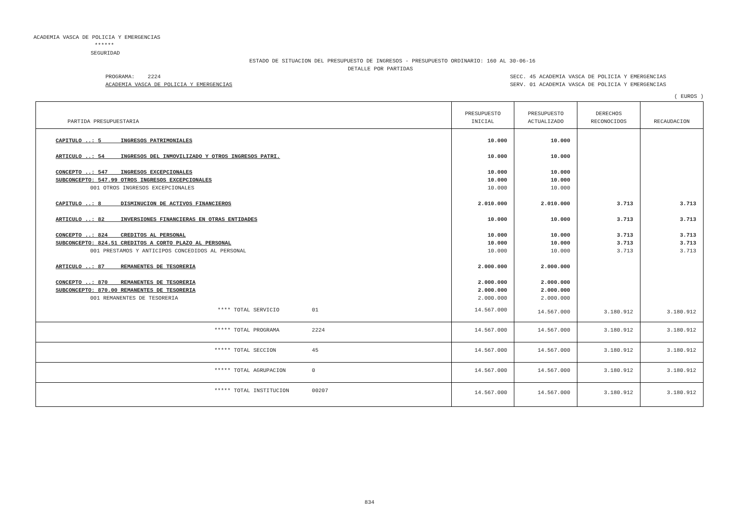ACADEMIA VASCA DE POLICIA Y EMERGENCIAS
******
SEGURIDAD
ESTADO DE SITUACION DEL PRESUPUESTO DE INGRESOS - PRESUPUESTO ORDINARIO: 160 AL 30-06-16
DETALLE POR PARTIDAS
PROGRAMA: 2224
ACADEMIA VASCA DE POLICIA Y EMERGENCIAS
SECC. 45 ACADEMIA VASCA DE POLICIA Y EMERGENCIAS
SERV. 01 ACADEMIA VASCA DE POLICIA Y EMERGENCIAS
( EUROS )
| PARTIDA PRESUPUESTARIA | PRESUPUESTO INICIAL | PRESUPUESTO ACTUALIZADO | DERECHOS RECONOCIDOS | RECAUDACION |
| --- | --- | --- | --- | --- |
| CAPITULO ..: 5 INGRESOS PATRIMONIALES | 10.000 | 10.000 | | |
| ARTICULO ..: 54 INGRESOS DEL INMOVILIZADO Y OTROS INGRESOS PATRI. | 10.000 | 10.000 | | |
| CONCEPTO ..: 547 INGRESOS EXCEPCIONALES | 10.000 | 10.000 | | |
| SUBCONCEPTO: 547.99 OTROS INGRESOS EXCEPCIONALES | 10.000 | 10.000 | | |
| 001 OTROS INGRESOS EXCEPCIONALES | 10.000 | 10.000 | | |
| CAPITULO ..: 8 DISMINUCION DE ACTIVOS FINANCIEROS | 2.010.000 | 2.010.000 | 3.713 | 3.713 |
| ARTICULO ..: 82 INVERSIONES FINANCIERAS EN OTRAS ENTIDADES | 10.000 | 10.000 | 3.713 | 3.713 |
| CONCEPTO ..: 824 CREDITOS AL PERSONAL | 10.000 | 10.000 | 3.713 | 3.713 |
| SUBCONCEPTO: 824.51 CREDITOS A CORTO PLAZO AL PERSONAL | 10.000 | 10.000 | 3.713 | 3.713 |
| 001 PRESTAMOS Y ANTICIPOS CONCEDIDOS AL PERSONAL | 10.000 | 10.000 | 3.713 | 3.713 |
| ARTICULO ..: 87 REMANENTES DE TESORERIA | 2.000.000 | 2.000.000 | | |
| CONCEPTO ..: 870 REMANENTES DE TESORERIA | 2.000.000 | 2.000.000 | | |
| SUBCONCEPTO: 870.00 REMANENTES DE TESORERIA | 2.000.000 | 2.000.000 | | |
| 001 REMANENTES DE TESORERIA | 2.000.000 | 2.000.000 | | |
| **** TOTAL SERVICIO 01 | 14.567.000 | 14.567.000 | 3.180.912 | 3.180.912 |
| ***** TOTAL PROGRAMA 2224 | 14.567.000 | 14.567.000 | 3.180.912 | 3.180.912 |
| ***** TOTAL SECCION 45 | 14.567.000 | 14.567.000 | 3.180.912 | 3.180.912 |
| ***** TOTAL AGRUPACION 0 | 14.567.000 | 14.567.000 | 3.180.912 | 3.180.912 |
| ***** TOTAL INSTITUCION 00207 | 14.567.000 | 14.567.000 | 3.180.912 | 3.180.912 |
834